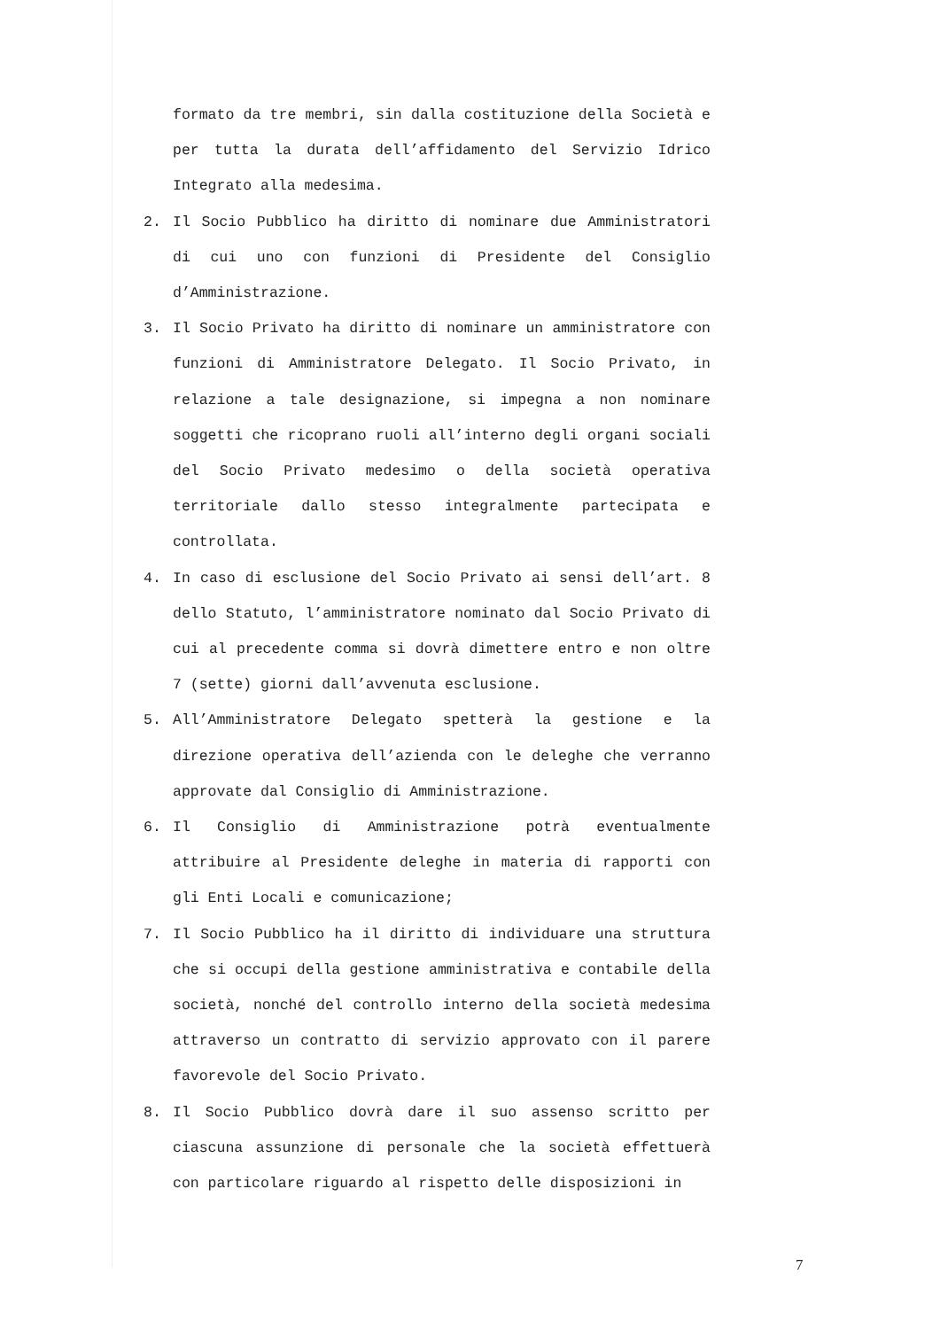formato da tre membri, sin dalla costituzione della Società e per tutta la durata dell’affidamento del Servizio Idrico Integrato alla medesima.
2. Il Socio Pubblico ha diritto di nominare due Amministratori di cui uno con funzioni di Presidente del Consiglio d’Amministrazione.
3. Il Socio Privato ha diritto di nominare un amministratore con funzioni di Amministratore Delegato. Il Socio Privato, in relazione a tale designazione, si impegna a non nominare soggetti che ricoprano ruoli all’interno degli organi sociali del Socio Privato medesimo o della società operativa territoriale dallo stesso integralmente partecipata e controllata.
4. In caso di esclusione del Socio Privato ai sensi dell’art. 8 dello Statuto, l’amministratore nominato dal Socio Privato di cui al precedente comma si dovrà dimettere entro e non oltre 7 (sette) giorni dall’avvenuta esclusione.
5. All’Amministratore Delegato spetterà la gestione e la direzione operativa dell’azienda con le deleghe che verranno approvate dal Consiglio di Amministrazione.
6. Il Consiglio di Amministrazione potrà eventualmente attribuire al Presidente deleghe in materia di rapporti con gli Enti Locali e comunicazione;
7. Il Socio Pubblico ha il diritto di individuare una struttura che si occupi della gestione amministrativa e contabile della società, nonché del controllo interno della società medesima attraverso un contratto di servizio approvato con il parere favorevole del Socio Privato.
8. Il Socio Pubblico dovrà dare il suo assenso scritto per ciascuna assunzione di personale che la società effettuerà con particolare riguardo al rispetto delle disposizioni in
7